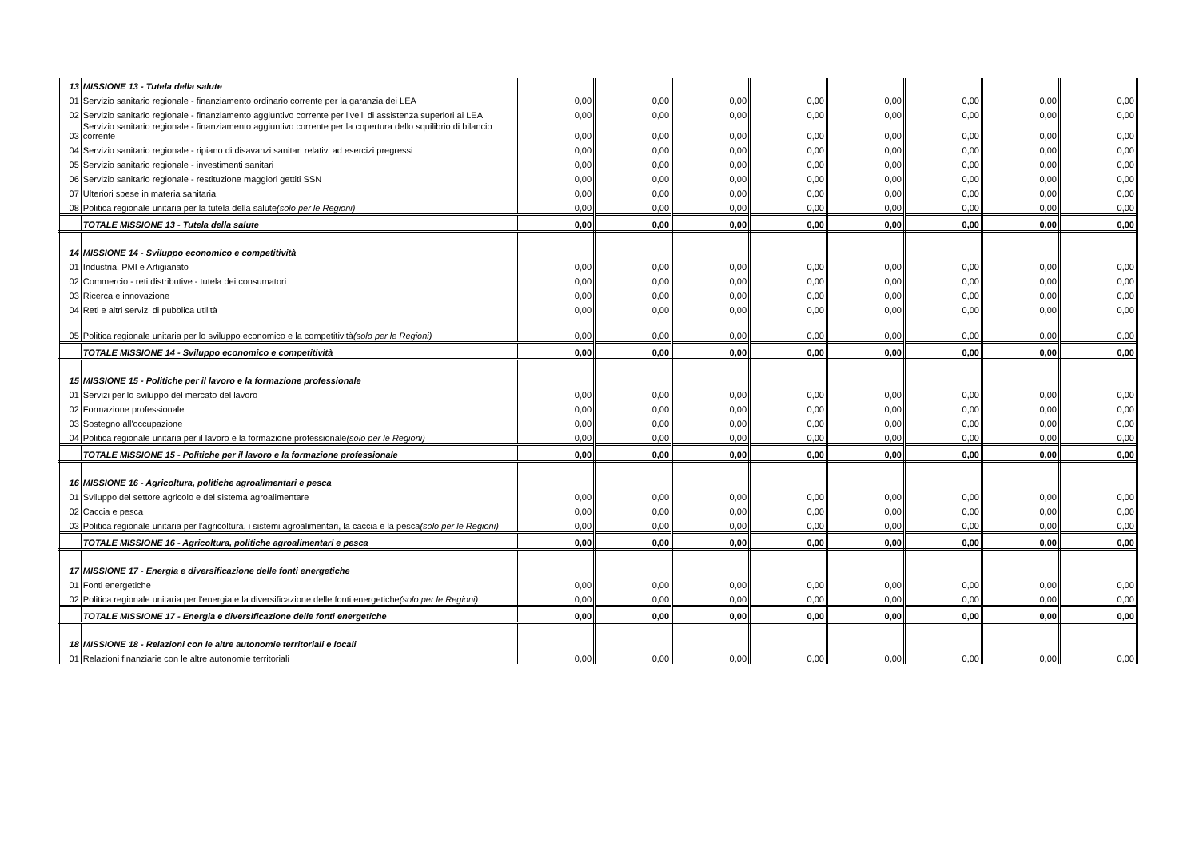| 13 | MISSIONE 13 - Tutela della salute | | | | | | | | |
| 01 | Servizio sanitario regionale - finanziamento ordinario corrente per la garanzia dei LEA | 0,00 | 0,00 | 0,00 | 0,00 | 0,00 | 0,00 | 0,00 | 0,00 |
| 02 | Servizio sanitario regionale - finanziamento aggiuntivo corrente per livelli di assistenza superiori ai LEA | 0,00 | 0,00 | 0,00 | 0,00 | 0,00 | 0,00 | 0,00 | 0,00 |
| 03 | Servizio sanitario regionale - finanziamento aggiuntivo corrente per la copertura dello squilibrio di bilancio corrente | 0,00 | 0,00 | 0,00 | 0,00 | 0,00 | 0,00 | 0,00 | 0,00 |
| 04 | Servizio sanitario regionale - ripiano di disavanzi sanitari relativi ad esercizi pregressi | 0,00 | 0,00 | 0,00 | 0,00 | 0,00 | 0,00 | 0,00 | 0,00 |
| 05 | Servizio sanitario regionale - investimenti sanitari | 0,00 | 0,00 | 0,00 | 0,00 | 0,00 | 0,00 | 0,00 | 0,00 |
| 06 | Servizio sanitario regionale - restituzione maggiori gettiti SSN | 0,00 | 0,00 | 0,00 | 0,00 | 0,00 | 0,00 | 0,00 | 0,00 |
| 07 | Ulteriori spese in materia sanitaria | 0,00 | 0,00 | 0,00 | 0,00 | 0,00 | 0,00 | 0,00 | 0,00 |
| 08 | Politica regionale unitaria per la tutela della salute (solo per le Regioni) | 0,00 | 0,00 | 0,00 | 0,00 | 0,00 | 0,00 | 0,00 | 0,00 |
| | TOTALE MISSIONE 13 - Tutela della salute | 0,00 | 0,00 | 0,00 | 0,00 | 0,00 | 0,00 | 0,00 | 0,00 |
| 14 | MISSIONE 14 - Sviluppo economico e competitività | | | | | | | | |
| 01 | Industria, PMI e Artigianato | 0,00 | 0,00 | 0,00 | 0,00 | 0,00 | 0,00 | 0,00 | 0,00 |
| 02 | Commercio - reti distributive - tutela dei consumatori | 0,00 | 0,00 | 0,00 | 0,00 | 0,00 | 0,00 | 0,00 | 0,00 |
| 03 | Ricerca e innovazione | 0,00 | 0,00 | 0,00 | 0,00 | 0,00 | 0,00 | 0,00 | 0,00 |
| 04 | Reti e altri servizi di pubblica utilità | 0,00 | 0,00 | 0,00 | 0,00 | 0,00 | 0,00 | 0,00 | 0,00 |
| 05 | Politica regionale unitaria per lo sviluppo economico e la competitività (solo per le Regioni) | 0,00 | 0,00 | 0,00 | 0,00 | 0,00 | 0,00 | 0,00 | 0,00 |
| | TOTALE MISSIONE 14 - Sviluppo economico e competitività | 0,00 | 0,00 | 0,00 | 0,00 | 0,00 | 0,00 | 0,00 | 0,00 |
| 15 | MISSIONE 15 - Politiche per il lavoro e la formazione professionale | | | | | | | | |
| 01 | Servizi per lo sviluppo del mercato del lavoro | 0,00 | 0,00 | 0,00 | 0,00 | 0,00 | 0,00 | 0,00 | 0,00 |
| 02 | Formazione professionale | 0,00 | 0,00 | 0,00 | 0,00 | 0,00 | 0,00 | 0,00 | 0,00 |
| 03 | Sostegno all'occupazione | 0,00 | 0,00 | 0,00 | 0,00 | 0,00 | 0,00 | 0,00 | 0,00 |
| 04 | Politica regionale unitaria per il lavoro e la formazione professionale (solo per le Regioni) | 0,00 | 0,00 | 0,00 | 0,00 | 0,00 | 0,00 | 0,00 | 0,00 |
| | TOTALE MISSIONE 15 - Politiche per il lavoro e la formazione professionale | 0,00 | 0,00 | 0,00 | 0,00 | 0,00 | 0,00 | 0,00 | 0,00 |
| 16 | MISSIONE 16 - Agricoltura, politiche agroalimentari e pesca | | | | | | | | |
| 01 | Sviluppo del settore agricolo e del sistema agroalimentare | 0,00 | 0,00 | 0,00 | 0,00 | 0,00 | 0,00 | 0,00 | 0,00 |
| 02 | Caccia e pesca | 0,00 | 0,00 | 0,00 | 0,00 | 0,00 | 0,00 | 0,00 | 0,00 |
| 03 | Politica regionale unitaria per l'agricoltura, i sistemi agroalimentari, la caccia e la pesca (solo per le Regioni) | 0,00 | 0,00 | 0,00 | 0,00 | 0,00 | 0,00 | 0,00 | 0,00 |
| | TOTALE MISSIONE 16 - Agricoltura, politiche agroalimentari e pesca | 0,00 | 0,00 | 0,00 | 0,00 | 0,00 | 0,00 | 0,00 | 0,00 |
| 17 | MISSIONE 17 - Energia e diversificazione delle fonti energetiche | | | | | | | | |
| 01 | Fonti energetiche | 0,00 | 0,00 | 0,00 | 0,00 | 0,00 | 0,00 | 0,00 | 0,00 |
| 02 | Politica regionale unitaria per l'energia e la diversificazione delle fonti energetiche (solo per le Regioni) | 0,00 | 0,00 | 0,00 | 0,00 | 0,00 | 0,00 | 0,00 | 0,00 |
| | TOTALE MISSIONE 17 - Energia e diversificazione delle fonti energetiche | 0,00 | 0,00 | 0,00 | 0,00 | 0,00 | 0,00 | 0,00 | 0,00 |
| 18 | MISSIONE 18 - Relazioni con le altre autonomie territoriali e locali | | | | | | | | |
| 01 | Relazioni finanziarie con le altre autonomie territoriali | 0,00 | 0,00 | 0,00 | 0,00 | 0,00 | 0,00 | 0,00 | 0,00 |